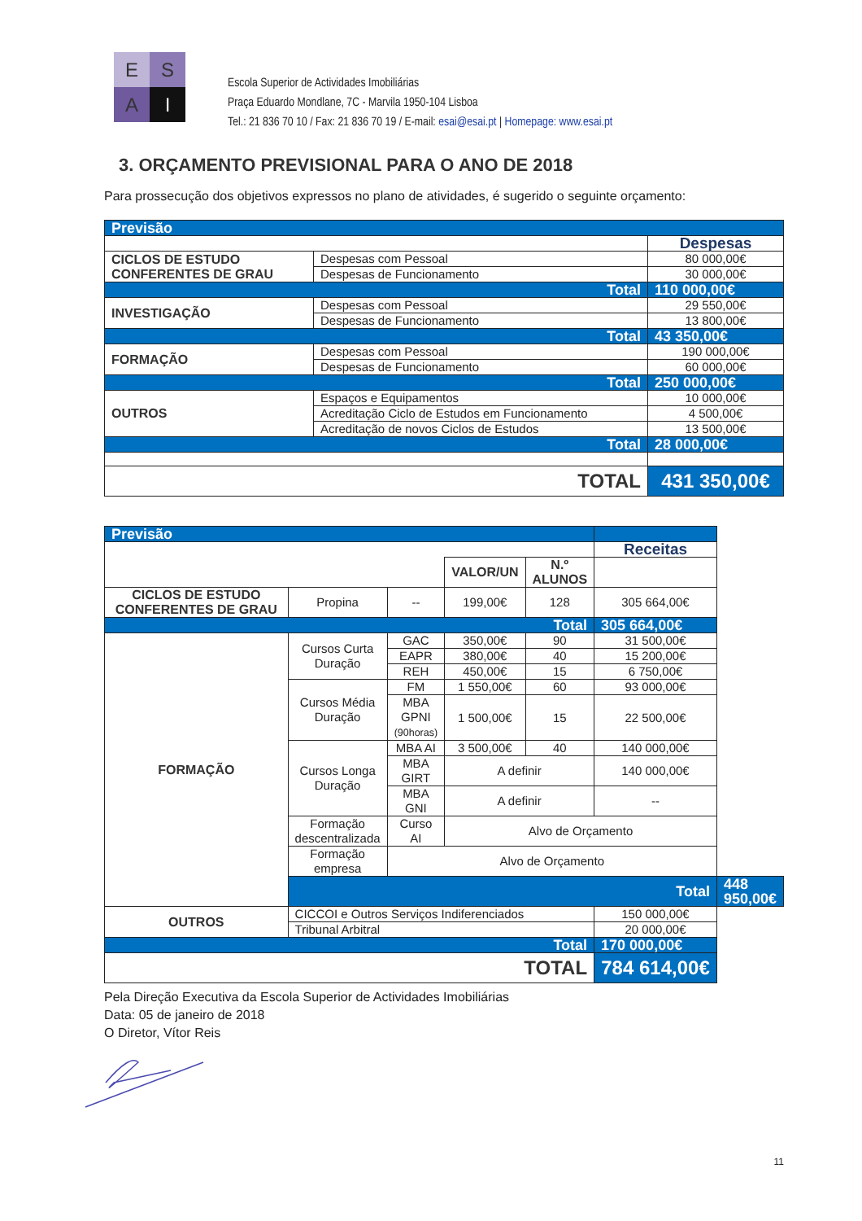E
S
A
I
Escola Superior de Actividades Imobiliárias
Praça Eduardo Mondlane, 7C - Marvila 1950-104 Lisboa
Tel.: 21 836 70 10 / Fax: 21 836 70 19 / E-mail: esai@esai.pt | Homepage: www.esai.pt
3. ORÇAMENTO PREVISIONAL PARA O ANO DE 2018
Para prossecução dos objetivos expressos no plano de atividades, é sugerido o seguinte orçamento:
| Previsão | | |
| | | Despesas |
| CICLOS DE ESTUDO CONFERENTES DE GRAU | Despesas com Pessoal | 80 000,00€ |
| | Despesas de Funcionamento | 30 000,00€ |
| Total | | 110 000,00€ |
| INVESTIGAÇÃO | Despesas com Pessoal | 29 550,00€ |
| | Despesas de Funcionamento | 13 800,00€ |
| Total | | 43 350,00€ |
| FORMAÇÃO | Despesas com Pessoal | 190 000,00€ |
| | Despesas de Funcionamento | 60 000,00€ |
| Total | | 250 000,00€ |
| OUTROS | Espaços e Equipamentos | 10 000,00€ |
| | Acreditação Ciclo de Estudos em Funcionamento | 4 500,00€ |
| | Acreditação de novos Ciclos de Estudos | 13 500,00€ |
| Total | | 28 000,00€ |
| TOTAL | | 431 350,00€ |
| Previsão | | | | | | |
| | | | | | Receitas | |
| | | | VALOR/UN | N.º ALUNOS | | |
| CICLOS DE ESTUDO CONFERENTES DE GRAU | Propina | -- | 199,00€ | 128 | 305 664,00€ | |
| Total | | | | | 305 664,00€ | |
| FORMAÇÃO | Cursos Curta Duração | GAC | 350,00€ | 90 | 31 500,00€ | |
| | | EAPR | 380,00€ | 40 | 15 200,00€ | |
| | | REH | 450,00€ | 15 | 6 750,00€ | |
| | Cursos Média Duração | FM | 1 550,00€ | 60 | 93 000,00€ | |
| | | MBA GPNI (90horas) | 1 500,00€ | 15 | 22 500,00€ | |
| | Cursos Longa Duração | MBA AI | 3 500,00€ | 40 | 140 000,00€ | |
| | | MBA GIRT | A definir | | 140 000,00€ | |
| | | MBA GNI | A definir | | -- | |
| | Formação descentralizada | Curso AI | Alvo de Orçamento | | | |
| | Formação empresa | Alvo de Orçamento | | | | |
| | Total | | | | | 448 950,00€ |
| OUTROS | CICCOI e Outros Serviços Indiferenciados | | | | 150 000,00€ | |
| | Tribunal Arbitral | | | | 20 000,00€ | |
| Total | | | | | 170 000,00€ | |
| TOTAL | | | | | 784 614,00€ | |
Pela Direção Executiva da Escola Superior de Actividades Imobiliárias
Data: 05 de janeiro de 2018
O Diretor, Vítor Reis
11